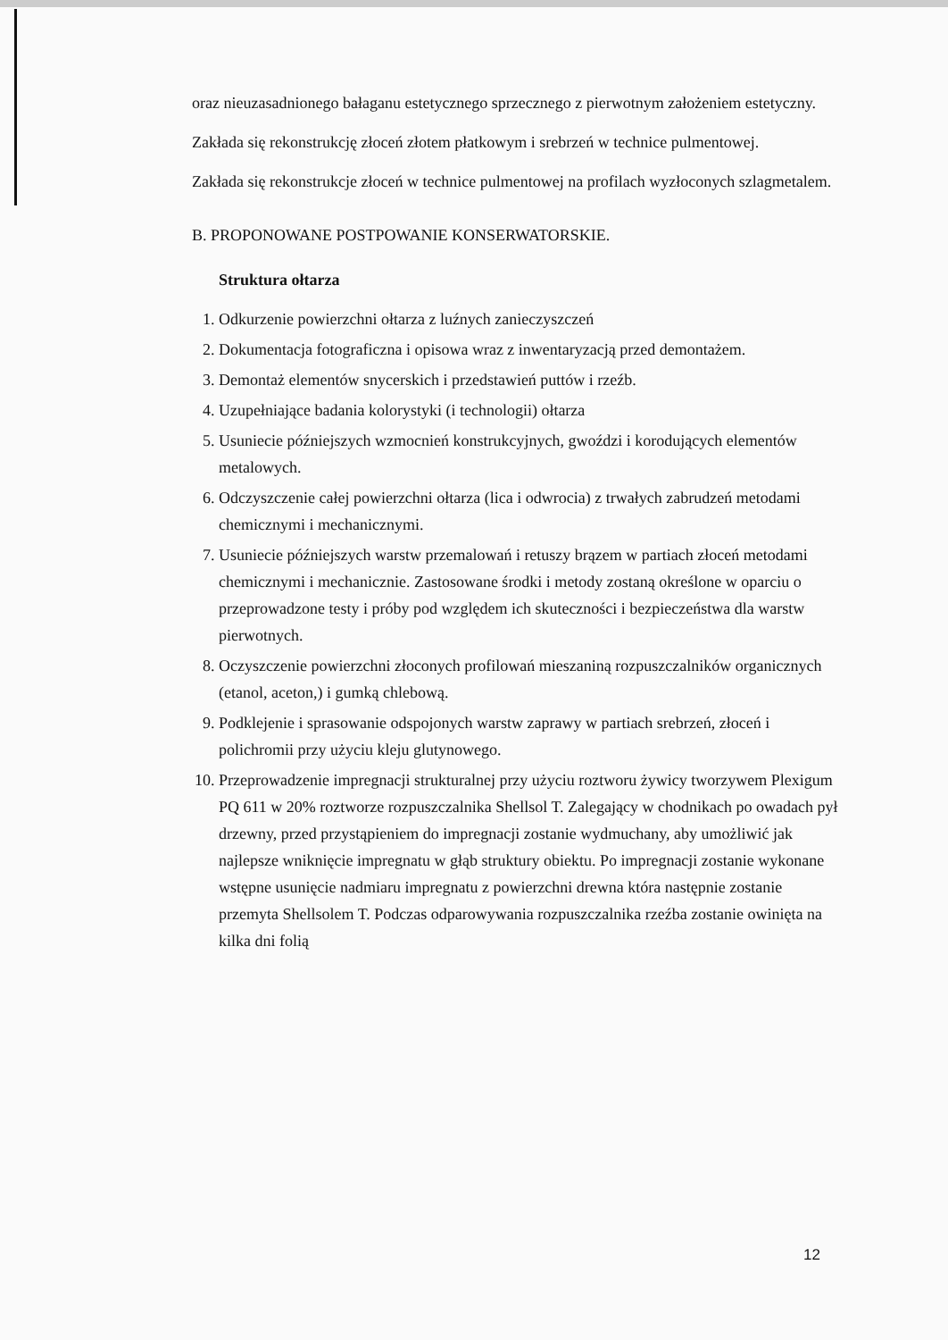oraz nieuzasadnionego bałaganu estetycznego sprzecznego z pierwotnym założeniem estetyczny.
Zakłada się rekonstrukcję złoceń złotem płatkowym i srebrzeń w technice pulmentowej.
Zakłada się rekonstrukcje złoceń w technice pulmentowej na profilach wyzłoconych szlagmetalem.
B. PROPONOWANE POSTPOWANIE KONSERWATORSKIE.
Struktura ołtarza
1. Odkurzenie powierzchni ołtarza z luźnych zanieczyszczeń
2. Dokumentacja fotograficzna i opisowa wraz z inwentaryzacją przed demontażem.
3. Demontaż elementów snycerskich i przedstawień puttów i rzeźb.
4. Uzupełniające badania kolorystyki (i technologii) ołtarza
5. Usuniecie późniejszych wzmocnień konstrukcyjnych, gwoździ i korodujących elementów metalowych.
6. Odczyszczenie całej powierzchni ołtarza (lica i odwrocia) z trwałych zabrudzeń metodami chemicznymi i mechanicznymi.
7. Usuniecie późniejszych warstw przemalowań i retuszy brązem w partiach złoceń metodami chemicznymi i mechanicznie. Zastosowane środki i metody zostaną określone w oparciu o przeprowadzone testy i próby pod względem ich skuteczności i bezpieczeństwa dla warstw pierwotnych.
8. Oczyszczenie powierzchni złoconych profilowań mieszaniną rozpuszczalników organicznych (etanol, aceton,) i gumką chlebową.
9. Podklejenie i sprasowanie odspojonych warstw zaprawy w partiach srebrzeń, złoceń i polichromii przy użyciu kleju glutynowego.
10. Przeprowadzenie impregnacji strukturalnej przy użyciu roztworu żywicy tworzywem Plexigum PQ 611 w 20% roztworze rozpuszczalnika Shellsol T. Zalegający w chodnikach po owadach pył drzewny, przed przystąpieniem do impregnacji zostanie wydmuchany, aby umożliwić jak najlepsze wniknięcie impregnatu w głąb struktury obiektu. Po impregnacji zostanie wykonane wstępne usunięcie nadmiaru impregnatu z powierzchni drewna która następnie zostanie przemyta Shellsolem T. Podczas odparowywania rozpuszczalnika rzeźba zostanie owinięta na kilka dni folią
12